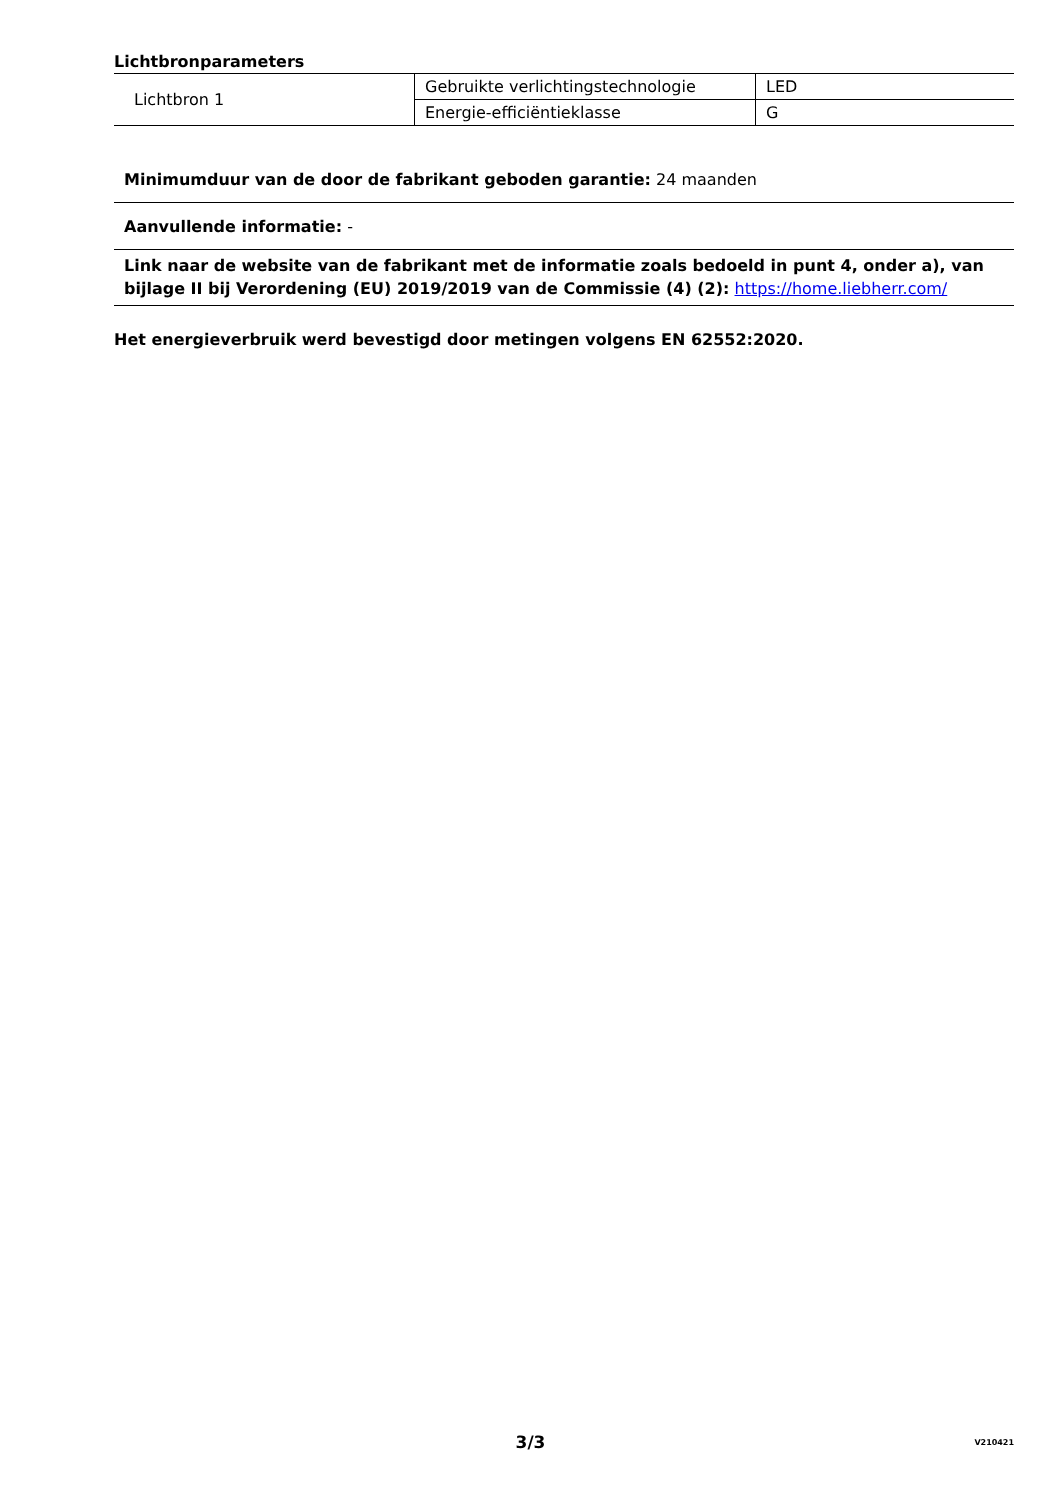Lichtbronparameters
| Lichtbron 1 | Gebruikte verlichtingstechnologie | LED |
| | Energie-efficiëntieklasse | G |
Minimumduur van de door de fabrikant geboden garantie: 24 maanden
Aanvullende informatie: -
Link naar de website van de fabrikant met de informatie zoals bedoeld in punt 4, onder a), van bijlage II bij Verordening (EU) 2019/2019 van de Commissie (4) (2): https://home.liebherr.com/
Het energieverbruik werd bevestigd door metingen volgens EN 62552:2020.
3/3
V210421